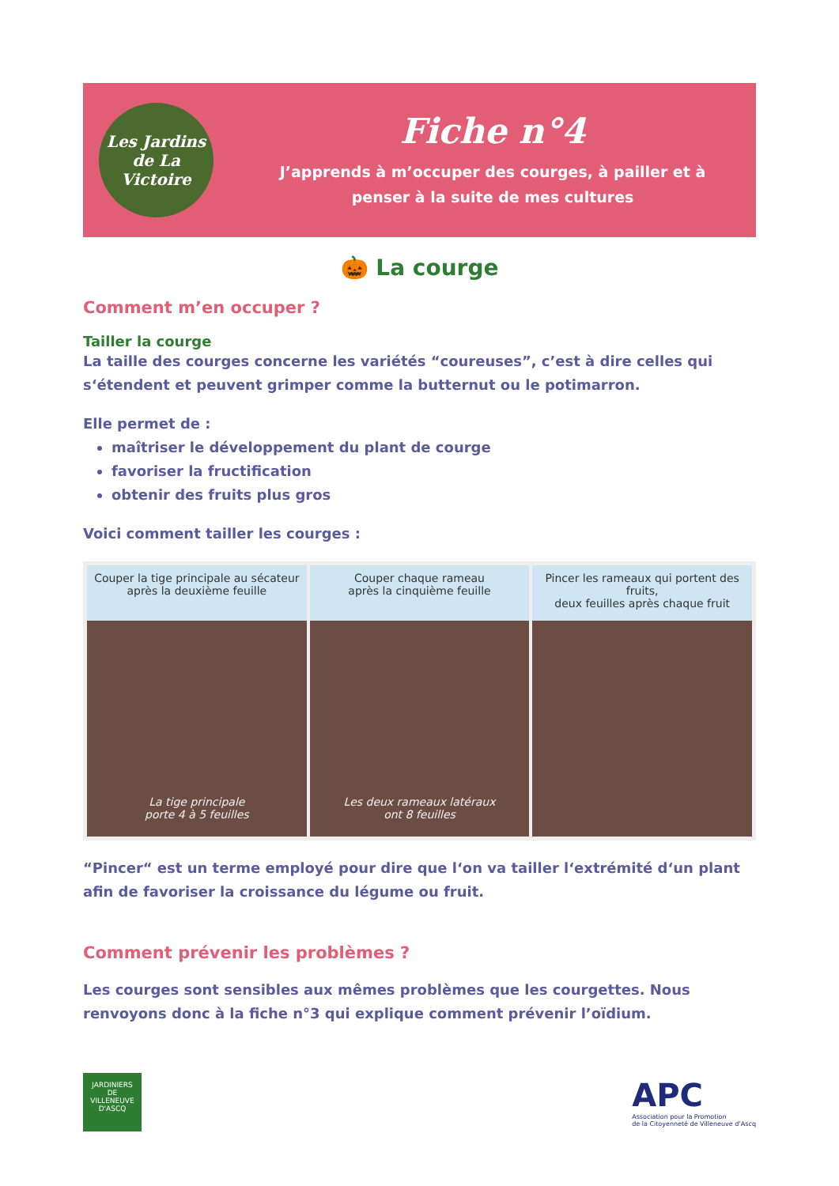Les Jardins de La Victoire
Fiche n°4
J’apprends à m’occuper des courges, à pailler et à
penser à la suite de mes cultures
🎃 La courge
Comment m’en occuper ?
Tailler la courge
La taille des courges concerne les variétés “coureuses”, c’est à dire celles qui s‘étendent et peuvent grimper comme la butternut ou le potimarron.
Elle permet de :
maîtriser le développement du plant de courge
favoriser la fructification
obtenir des fruits plus gros
Voici comment tailler les courges :
Couper la tige principale au sécateur
après la deuxième feuille
La tige principale
porte 4 à 5 feuilles
Couper chaque rameau
après la cinquième feuille
Les deux rameaux latéraux
ont 8 feuilles
Pincer les rameaux qui portent des fruits,
deux feuilles après chaque fruit
“Pincer“ est un terme employé pour dire que l‘on va tailler l‘extrémité d‘un plant afin de favoriser la croissance du légume ou fruit.
Comment prévenir les problèmes ?
Les courges sont sensibles aux mêmes problèmes que les courgettes. Nous renvoyons donc à la fiche n°3 qui explique comment prévenir l’oïdium.
JARDINIERS
DE
VILLENEUVE D'ASCQ
APC
Association pour la Promotion
de la Citoyenneté de Villeneuve d’Ascq